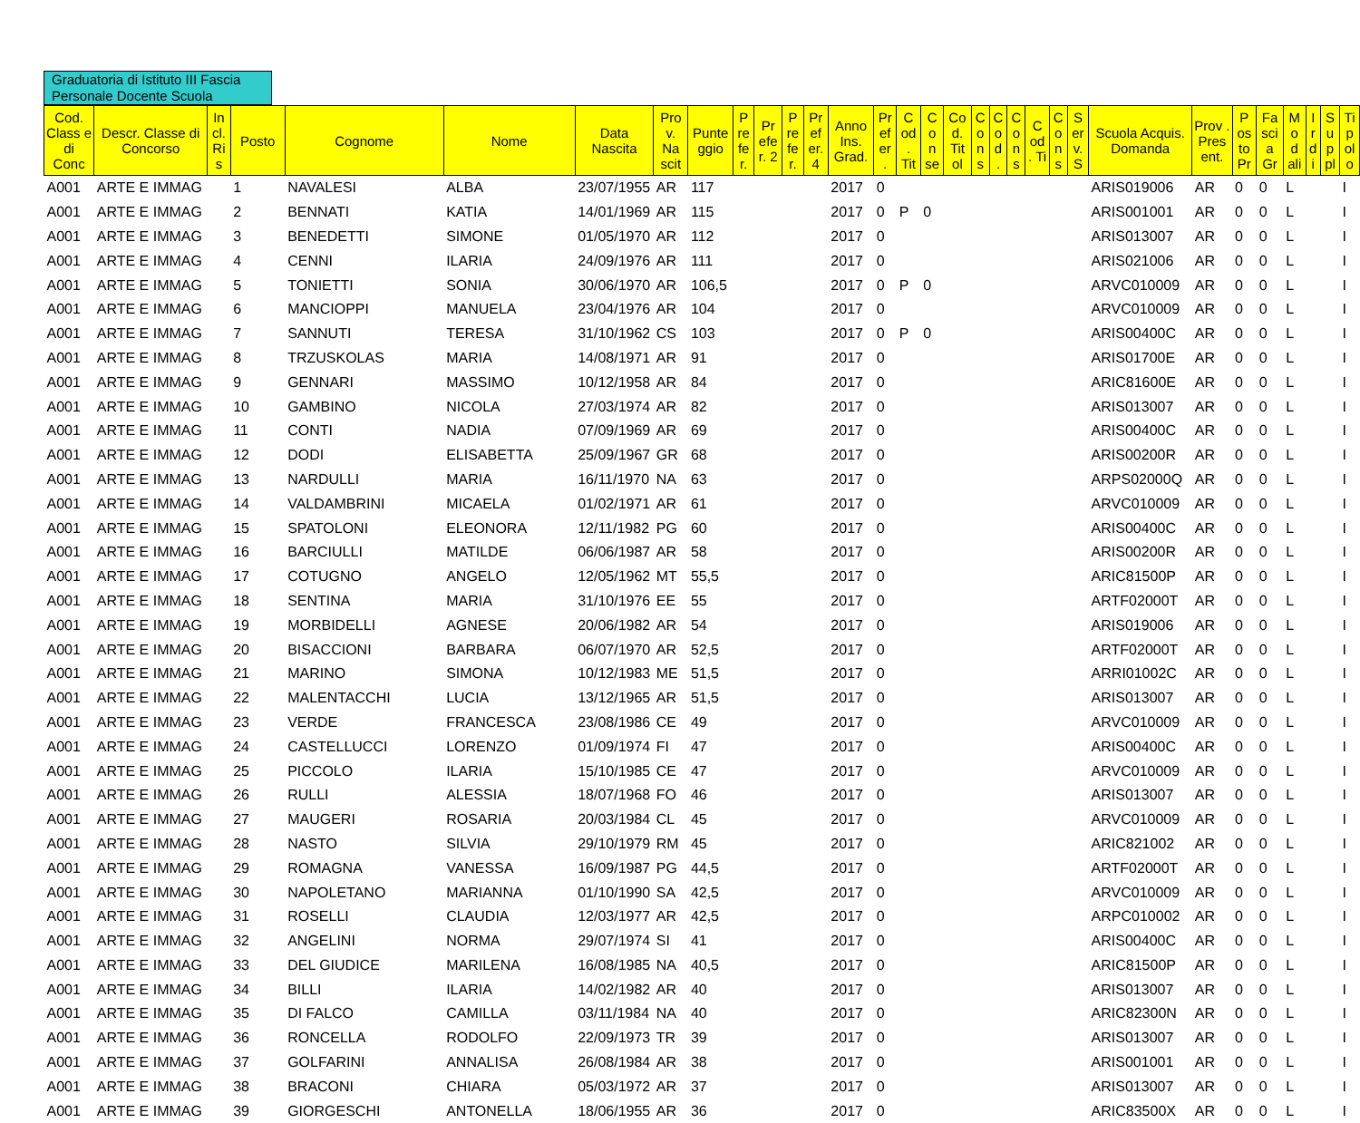Graduatoria di Istituto III Fascia
Personale Docente Scuola
| Cod. Class e di Conc | Descr. Classe di Concorso | In cl. Ri s | Posto | Cognome | Nome | Data Nascita | Pro v. Na scit | Punte ggio | P re fe r. | Pr efe r. 2 | P re fe r. | Pr ef er. 4 | Anno Ins. Grad. | Pr ef er . | C od . Tit | C o n se | Co d. Tit ol | C o n s | C o d . | C o n s | C od . Ti | C o n s | S er v. S | Scuola Acquis. Domanda | Prov . Pres ent. | P os to Pr | Fa sci a Gr | M o d ali | I r d i | S u p pl | Ti p ol o |
| --- | --- | --- | --- | --- | --- | --- | --- | --- | --- | --- | --- | --- | --- | --- | --- | --- | --- | --- | --- | --- | --- | --- | --- | --- | --- | --- | --- | --- | --- | --- | --- |
| A001 | ARTE E IMMAG | | 1 | NAVALESI | ALBA | 23/07/1955 | AR | 117 | | | | | 2017 | 0 | | | | | | | | | | ARIS019006 | AR | 0 | 0 | L | | | I |
| A001 | ARTE E IMMAG | | 2 | BENNATI | KATIA | 14/01/1969 | AR | 115 | | | | | 2017 | 0 | P | 0 | | | | | | | | ARIS001001 | AR | 0 | 0 | L | | | I |
| A001 | ARTE E IMMAG | | 3 | BENEDETTI | SIMONE | 01/05/1970 | AR | 112 | | | | | 2017 | 0 | | | | | | | | | | ARIS013007 | AR | 0 | 0 | L | | | I |
| A001 | ARTE E IMMAG | | 4 | CENNI | ILARIA | 24/09/1976 | AR | 111 | | | | | 2017 | 0 | | | | | | | | | | ARIS021006 | AR | 0 | 0 | L | | | I |
| A001 | ARTE E IMMAG | | 5 | TONIETTI | SONIA | 30/06/1970 | AR | 106,5 | | | | | 2017 | 0 | P | 0 | | | | | | | | ARVC010009 | AR | 0 | 0 | L | | | I |
| A001 | ARTE E IMMAG | | 6 | MANCIOPPI | MANUELA | 23/04/1976 | AR | 104 | | | | | 2017 | 0 | | | | | | | | | | ARVC010009 | AR | 0 | 0 | L | | | I |
| A001 | ARTE E IMMAG | | 7 | SANNUTI | TERESA | 31/10/1962 | CS | 103 | | | | | 2017 | 0 | P | 0 | | | | | | | | ARIS00400C | AR | 0 | 0 | L | | | I |
| A001 | ARTE E IMMAG | | 8 | TRZUSKOLAS | MARIA | 14/08/1971 | AR | 91 | | | | | 2017 | 0 | | | | | | | | | | ARIS01700E | AR | 0 | 0 | L | | | I |
| A001 | ARTE E IMMAG | | 9 | GENNARI | MASSIMO | 10/12/1958 | AR | 84 | | | | | 2017 | 0 | | | | | | | | | | ARIC81600E | AR | 0 | 0 | L | | | I |
| A001 | ARTE E IMMAG | | 10 | GAMBINO | NICOLA | 27/03/1974 | AR | 82 | | | | | 2017 | 0 | | | | | | | | | | ARIS013007 | AR | 0 | 0 | L | | | I |
| A001 | ARTE E IMMAG | | 11 | CONTI | NADIA | 07/09/1969 | AR | 69 | | | | | 2017 | 0 | | | | | | | | | | ARIS00400C | AR | 0 | 0 | L | | | I |
| A001 | ARTE E IMMAG | | 12 | DODI | ELISABETTA | 25/09/1967 | GR | 68 | | | | | 2017 | 0 | | | | | | | | | | ARIS00200R | AR | 0 | 0 | L | | | I |
| A001 | ARTE E IMMAG | | 13 | NARDULLI | MARIA | 16/11/1970 | NA | 63 | | | | | 2017 | 0 | | | | | | | | | | ARPS02000Q | AR | 0 | 0 | L | | | I |
| A001 | ARTE E IMMAG | | 14 | VALDAMBRINI | MICAELA | 01/02/1971 | AR | 61 | | | | | 2017 | 0 | | | | | | | | | | ARVC010009 | AR | 0 | 0 | L | | | I |
| A001 | ARTE E IMMAG | | 15 | SPATOLONI | ELEONORA | 12/11/1982 | PG | 60 | | | | | 2017 | 0 | | | | | | | | | | ARIS00400C | AR | 0 | 0 | L | | | I |
| A001 | ARTE E IMMAG | | 16 | BARCIULLI | MATILDE | 06/06/1987 | AR | 58 | | | | | 2017 | 0 | | | | | | | | | | ARIS00200R | AR | 0 | 0 | L | | | I |
| A001 | ARTE E IMMAG | | 17 | COTUGNO | ANGELO | 12/05/1962 | MT | 55,5 | | | | | 2017 | 0 | | | | | | | | | | ARIC81500P | AR | 0 | 0 | L | | | I |
| A001 | ARTE E IMMAG | | 18 | SENTINA | MARIA | 31/10/1976 | EE | 55 | | | | | 2017 | 0 | | | | | | | | | | ARTF02000T | AR | 0 | 0 | L | | | I |
| A001 | ARTE E IMMAG | | 19 | MORBIDELLI | AGNESE | 20/06/1982 | AR | 54 | | | | | 2017 | 0 | | | | | | | | | | ARIS019006 | AR | 0 | 0 | L | | | I |
| A001 | ARTE E IMMAG | | 20 | BISACCIONI | BARBARA | 06/07/1970 | AR | 52,5 | | | | | 2017 | 0 | | | | | | | | | | ARTF02000T | AR | 0 | 0 | L | | | I |
| A001 | ARTE E IMMAG | | 21 | MARINO | SIMONA | 10/12/1983 | ME | 51,5 | | | | | 2017 | 0 | | | | | | | | | | ARRI01002C | AR | 0 | 0 | L | | | I |
| A001 | ARTE E IMMAG | | 22 | MALENTACCHI | LUCIA | 13/12/1965 | AR | 51,5 | | | | | 2017 | 0 | | | | | | | | | | ARIS013007 | AR | 0 | 0 | L | | | I |
| A001 | ARTE E IMMAG | | 23 | VERDE | FRANCESCA | 23/08/1986 | CE | 49 | | | | | 2017 | 0 | | | | | | | | | | ARVC010009 | AR | 0 | 0 | L | | | I |
| A001 | ARTE E IMMAG | | 24 | CASTELLUCCI | LORENZO | 01/09/1974 | FI | 47 | | | | | 2017 | 0 | | | | | | | | | | ARIS00400C | AR | 0 | 0 | L | | | I |
| A001 | ARTE E IMMAG | | 25 | PICCOLO | ILARIA | 15/10/1985 | CE | 47 | | | | | 2017 | 0 | | | | | | | | | | ARVC010009 | AR | 0 | 0 | L | | | I |
| A001 | ARTE E IMMAG | | 26 | RULLI | ALESSIA | 18/07/1968 | FO | 46 | | | | | 2017 | 0 | | | | | | | | | | ARIS013007 | AR | 0 | 0 | L | | | I |
| A001 | ARTE E IMMAG | | 27 | MAUGERI | ROSARIA | 20/03/1984 | CL | 45 | | | | | 2017 | 0 | | | | | | | | | | ARVC010009 | AR | 0 | 0 | L | | | I |
| A001 | ARTE E IMMAG | | 28 | NASTO | SILVIA | 29/10/1979 | RM | 45 | | | | | 2017 | 0 | | | | | | | | | | ARIC821002 | AR | 0 | 0 | L | | | I |
| A001 | ARTE E IMMAG | | 29 | ROMAGNA | VANESSA | 16/09/1987 | PG | 44,5 | | | | | 2017 | 0 | | | | | | | | | | ARTF02000T | AR | 0 | 0 | L | | | I |
| A001 | ARTE E IMMAG | | 30 | NAPOLETANO | MARIANNA | 01/10/1990 | SA | 42,5 | | | | | 2017 | 0 | | | | | | | | | | ARVC010009 | AR | 0 | 0 | L | | | I |
| A001 | ARTE E IMMAG | | 31 | ROSELLI | CLAUDIA | 12/03/1977 | AR | 42,5 | | | | | 2017 | 0 | | | | | | | | | | ARPC010002 | AR | 0 | 0 | L | | | I |
| A001 | ARTE E IMMAG | | 32 | ANGELINI | NORMA | 29/07/1974 | SI | 41 | | | | | 2017 | 0 | | | | | | | | | | ARIS00400C | AR | 0 | 0 | L | | | I |
| A001 | ARTE E IMMAG | | 33 | DEL GIUDICE | MARILENA | 16/08/1985 | NA | 40,5 | | | | | 2017 | 0 | | | | | | | | | | ARIC81500P | AR | 0 | 0 | L | | | I |
| A001 | ARTE E IMMAG | | 34 | BILLI | ILARIA | 14/02/1982 | AR | 40 | | | | | 2017 | 0 | | | | | | | | | | ARIS013007 | AR | 0 | 0 | L | | | I |
| A001 | ARTE E IMMAG | | 35 | DI FALCO | CAMILLA | 03/11/1984 | NA | 40 | | | | | 2017 | 0 | | | | | | | | | | ARIC82300N | AR | 0 | 0 | L | | | I |
| A001 | ARTE E IMMAG | | 36 | RONCELLA | RODOLFO | 22/09/1973 | TR | 39 | | | | | 2017 | 0 | | | | | | | | | | ARIS013007 | AR | 0 | 0 | L | | | I |
| A001 | ARTE E IMMAG | | 37 | GOLFARINI | ANNALISA | 26/08/1984 | AR | 38 | | | | | 2017 | 0 | | | | | | | | | | ARIS001001 | AR | 0 | 0 | L | | | I |
| A001 | ARTE E IMMAG | | 38 | BRACONI | CHIARA | 05/03/1972 | AR | 37 | | | | | 2017 | 0 | | | | | | | | | | ARIS013007 | AR | 0 | 0 | L | | | I |
| A001 | ARTE E IMMAG | | 39 | GIORGESCHI | ANTONELLA | 18/06/1955 | AR | 36 | | | | | 2017 | 0 | | | | | | | | | | ARIC83500X | AR | 0 | 0 | L | | | I |